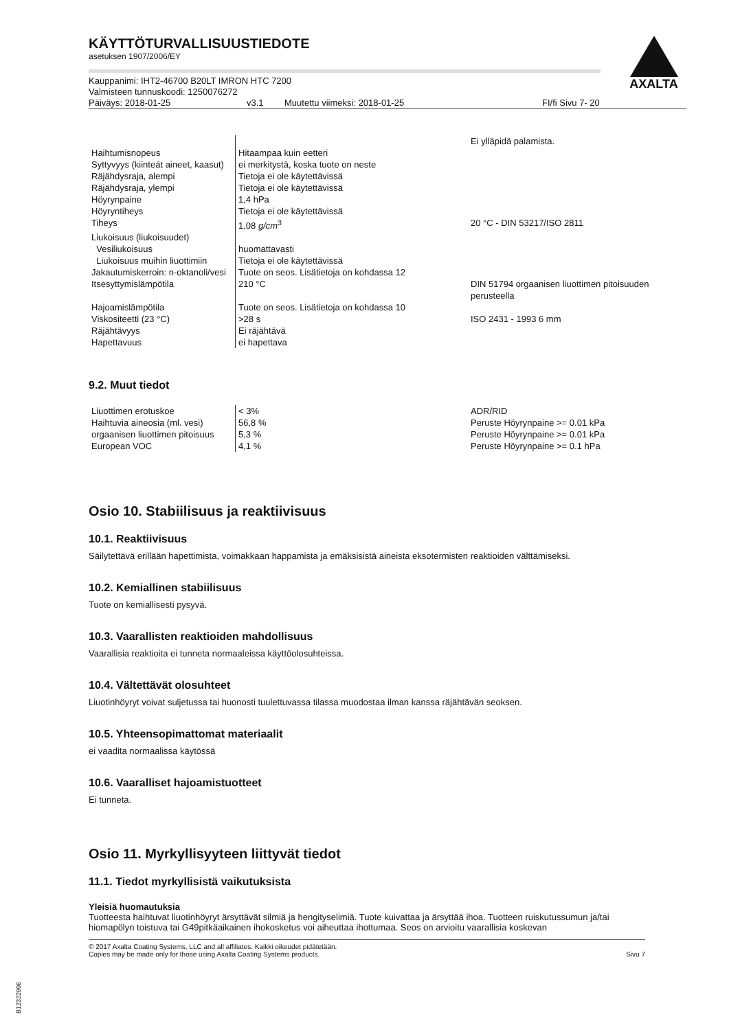AXALTA
KÄYTTÖTURVALLISUUSTIEDOTE
asetuksen 1907/2006/EY
Kauppanimi: IHT2-46700 B20LT IMRON HTC 7200
Valmisteen tunnuskoodi: 1250076272
Päiväys: 2018-01-25 v3.1 Muutettu viimeksi: 2018-01-25 FI/fi Sivu 7- 20
| | | Ei ylläpidä palamista. |
| Haihtumisnopeus | Hitaampaa kuin eetteri | |
| Syttyvyys (kiinteät aineet, kaasut) | ei merkitystä, koska tuote on neste | |
| Räjähdysraja, alempi | Tietoja ei ole käytettävissä | |
| Räjähdysraja, ylempi | Tietoja ei ole käytettävissä | |
| Höyrynpaine | 1,4 hPa | |
| Höyryntiheys | Tietoja ei ole käytettävissä | |
| Tiheys | 1,08 g/cm<sup>3</sup> | 20 °C - DIN 53217/ISO 2811 |
| Liukoisuus (liukoisuudet) | | |
| Vesiliukoisuus | huomattavasti | |
| Liukoisuus muihin liuottimiin | Tietoja ei ole käytettävissä | |
| Jakautumiskerroin: n-oktanoli/vesi | Tuote on seos. Lisätietoja on kohdassa 12 | |
| Itsesyttymislämpötila | 210 °C | DIN 51794 orgaanisen liuottimen pitoisuuden perusteella |
| Hajoamislämpötila | Tuote on seos. Lisätietoja on kohdassa 10 | |
| Viskositeetti (23 °C) | >28 s | ISO 2431 - 1993 6 mm |
| Räjähtävyys | Ei räjähtävä | |
| Hapettavuus | ei hapettava | |
9.2. Muut tiedot
| Liuottimen erotuskoe | < 3% | ADR/RID |
| Haihtuvia aineosia (ml. vesi) | 56,8 % | Peruste Höyrynpaine >= 0.01 kPa |
| orgaanisen liuottimen pitoisuus | 5,3 % | Peruste Höyrynpaine >= 0.01 kPa |
| European VOC | 4,1 % | Peruste Höyrynpaine >= 0.1 hPa |
Osio 10. Stabiilisuus ja reaktiivisuus
10.1. Reaktiivisuus
Säilytettävä erillään hapettimista, voimakkaan happamista ja emäksisistä aineista eksotermisten reaktioiden välttämiseksi.
10.2. Kemiallinen stabiilisuus
Tuote on kemiallisesti pysyvä.
10.3. Vaarallisten reaktioiden mahdollisuus
Vaarallisia reaktioita ei tunneta normaaleissa käyttöolosuhteissa.
10.4. Vältettävät olosuhteet
Liuotinhöyryt voivat suljetussa tai huonosti tuulettuvassa tilassa muodostaa ilman kanssa räjähtävän seoksen.
10.5. Yhteensopimattomat materiaalit
ei vaadita normaalissa käytössä
10.6. Vaaralliset hajoamistuotteet
Ei tunneta.
Osio 11. Myrkyllisyyteen liittyvät tiedot
11.1. Tiedot myrkyllisistä vaikutuksista
Yleisiä huomautuksia
Tuotteesta haihtuvat liuotinhöyryt ärsyttävät silmiä ja hengityselimiä. Tuote kuivattaa ja ärsyttää ihoa. Tuotteen ruiskutussumun ja/tai hiomapölyn toistuva tai G49pitkäaikainen ihokosketus voi aiheuttaa ihottumaa. Seos on arvioitu vaarallisia koskevan
© 2017 Axalta Coating Systems, LLC and all affiliates. Kaikki oikeudet pidätetään.
Copies may be made only for those using Axalta Coating Systems products. Sivu 7
B12322806